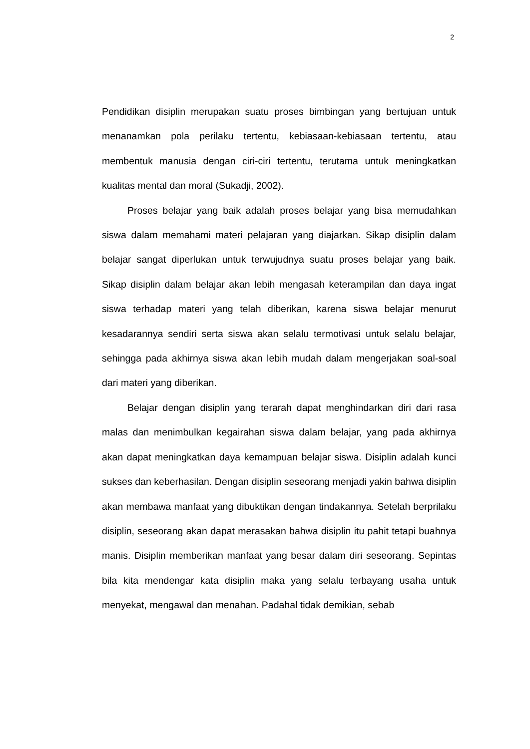2
Pendidikan disiplin merupakan suatu proses bimbingan yang bertujuan untuk menanamkan pola perilaku tertentu, kebiasaan-kebiasaan tertentu, atau membentuk manusia dengan ciri-ciri tertentu, terutama untuk meningkatkan kualitas mental dan moral (Sukadji, 2002).
Proses belajar yang baik adalah proses belajar yang bisa memudahkan siswa dalam memahami materi pelajaran yang diajarkan. Sikap disiplin dalam belajar sangat diperlukan untuk terwujudnya suatu proses belajar yang baik. Sikap disiplin dalam belajar akan lebih mengasah keterampilan dan daya ingat siswa terhadap materi yang telah diberikan, karena siswa belajar menurut kesadarannya sendiri serta siswa akan selalu termotivasi untuk selalu belajar, sehingga pada akhirnya siswa akan lebih mudah dalam mengerjakan soal-soal dari materi yang diberikan.
Belajar dengan disiplin yang terarah dapat menghindarkan diri dari rasa malas dan menimbulkan kegairahan siswa dalam belajar, yang pada akhirnya akan dapat meningkatkan daya kemampuan belajar siswa. Disiplin adalah kunci sukses dan keberhasilan. Dengan disiplin seseorang menjadi yakin bahwa disiplin akan membawa manfaat yang dibuktikan dengan tindakannya. Setelah berprilaku disiplin, seseorang akan dapat merasakan bahwa disiplin itu pahit tetapi buahnya manis. Disiplin memberikan manfaat yang besar dalam diri seseorang. Sepintas bila kita mendengar kata disiplin maka yang selalu terbayang usaha untuk menyekat, mengawal dan menahan. Padahal tidak demikian, sebab